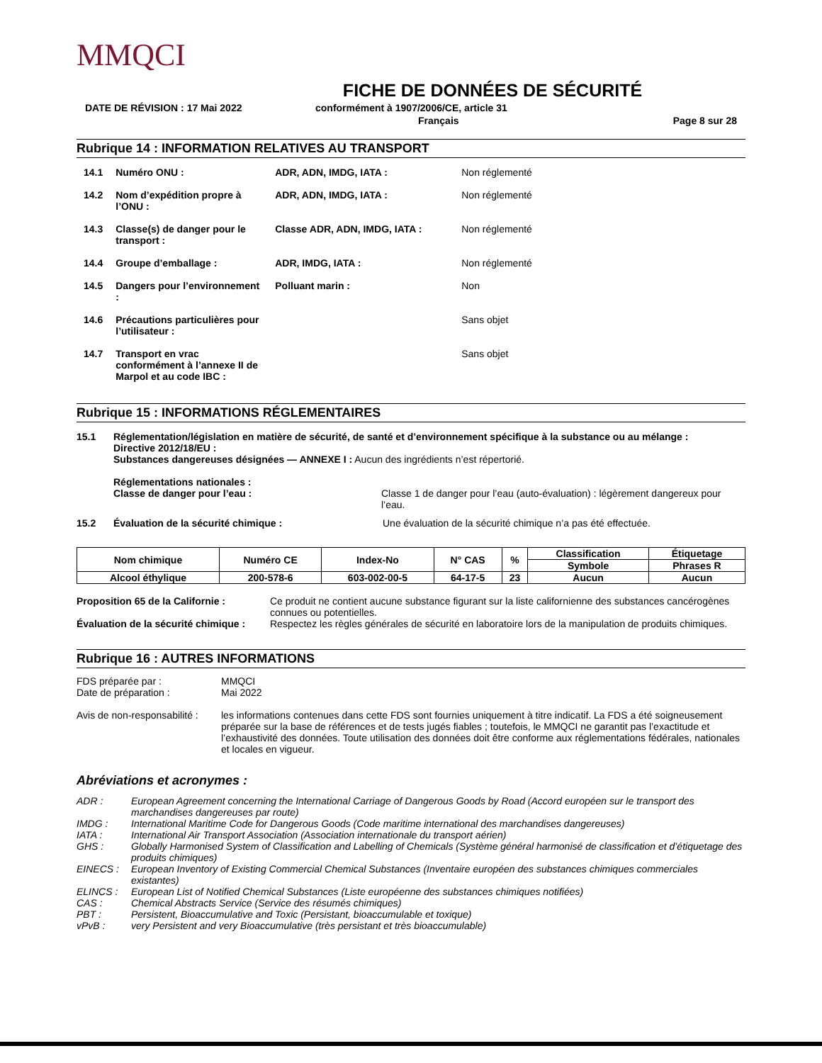MMQCI
FICHE DE DONNÉES DE SÉCURITÉ
DATE DE RÉVISION : 17 Mai 2022 conformément à 1907/2006/CE, article 31
Français Page 8 sur 28
Rubrique 14 : INFORMATION RELATIVES AU TRANSPORT
| 14.1 | Numéro ONU : | ADR, ADN, IMDG, IATA : | Non réglementé |
| 14.2 | Nom d’expédition propre à l’ONU : | ADR, ADN, IMDG, IATA : | Non réglementé |
| 14.3 | Classe(s) de danger pour le transport : | Classe ADR, ADN, IMDG, IATA : | Non réglementé |
| 14.4 | Groupe d’emballage : | ADR, IMDG, IATA : | Non réglementé |
| 14.5 | Dangers pour l’environnement : | Polluant marin : | Non |
| 14.6 | Précautions particulières pour l’utilisateur : | | Sans objet |
| 14.7 | Transport en vrac conformément à l’annexe II de Marpol et au code IBC : | | Sans objet |
Rubrique 15 : INFORMATIONS RÉGLEMENTAIRES
15.1
Réglementation/législation en matière de sécurité, de santé et d’environnement spécifique à la substance ou au mélange :
Directive 2012/18/EU :
Substances dangereuses désignées — ANNEXE I : Aucun des ingrédients n’est répertorié.
Réglementations nationales :
Classe de danger pour l’eau :
Classe 1 de danger pour l’eau (auto-évaluation) : légèrement dangereux pour l’eau.
15.2
Évaluation de la sécurité chimique : Une évaluation de la sécurité chimique n’a pas été effectuée.
| Nom chimique | Numéro CE | Index-No | N° CAS | % | Classification | Étiquetage |
| --- | --- | --- | --- | --- | --- | --- |
| | | | | | Symbole | Phrases R |
| Alcool éthylique | 200-578-6 | 603-002-00-5 | 64-17-5 | 23 | Aucun | Aucun |
Proposition 65 de la Californie : Ce produit ne contient aucune substance figurant sur la liste californienne des substances cancérogènes connues ou potentielles. Évaluation de la sécurité chimique : Respectez les règles générales de sécurité en laboratoire lors de la manipulation de produits chimiques.
Rubrique 16 : AUTRES INFORMATIONS
FDS préparée par : MMQCI Date de préparation : Mai 2022 Avis de non-responsabilité : les informations contenues dans cette FDS sont fournies uniquement à titre indicatif. La FDS a été soigneusement préparée sur la base de références et de tests jugés fiables ; toutefois, le MMQCI ne garantit pas l’exactitude et l’exhaustivité des données. Toute utilisation des données doit être conforme aux réglementations fédérales, nationales et locales en vigueur.
Abréviations et acronymes :
ADR : European Agreement concerning the International Carriage of Dangerous Goods by Road (Accord européen sur le transport des marchandises dangereuses par route) IMDG : International Maritime Code for Dangerous Goods (Code maritime international des marchandises dangereuses) IATA : International Air Transport Association (Association internationale du transport aérien) GHS : Globally Harmonised System of Classification and Labelling of Chemicals (Système général harmonisé de classification et d’étiquetage des produits chimiques) EINECS : European Inventory of Existing Commercial Chemical Substances (Inventaire européen des substances chimiques commerciales existantes) ELINCS : European List of Notified Chemical Substances (Liste européenne des substances chimiques notifiées) CAS : Chemical Abstracts Service (Service des résumés chimiques) PBT : Persistent, Bioaccumulative and Toxic (Persistant, bioaccumulable et toxique) vPvB : very Persistent and very Bioaccumulative (très persistant et très bioaccumulable)